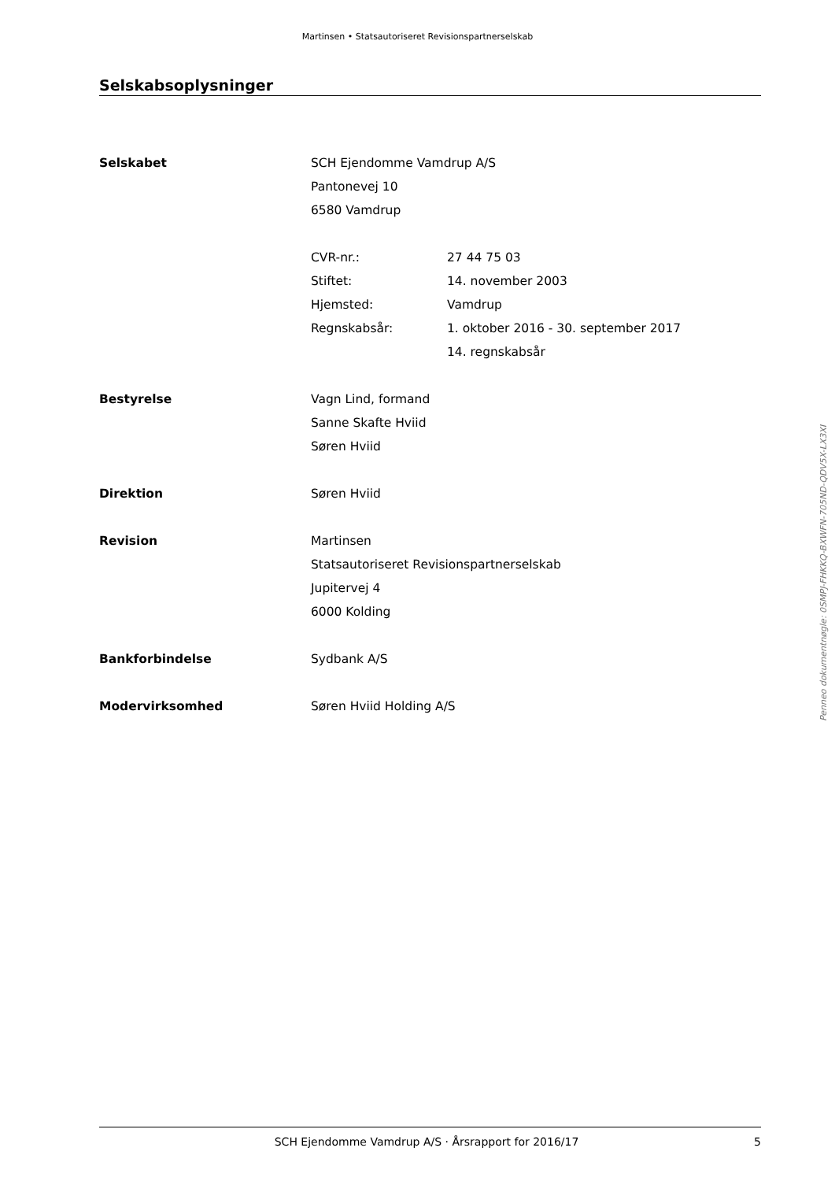Martinsen • Statsautoriseret Revisionspartnerselskab
Selskabsoplysninger
Selskabet SCH Ejendomme Vamdrup A/S
Pantonevej 10
6580 Vamdrup
CVR-nr.: 27 44 75 03
Stiftet: 14. november 2003
Hjemsted: Vamdrup
Regnskabsår: 1. oktober 2016 - 30. september 2017
14. regnskabsår
Bestyrelse Vagn Lind, formand
Sanne Skafte Hviid
Søren Hviid
Direktion Søren Hviid
Revision Martinsen
Statsautoriseret Revisionspartnerselskab
Jupitervej 4
6000 Kolding
Bankforbindelse Sydbank A/S
Modervirksomhed Søren Hviid Holding A/S
Penneo dokumentnøgle: 0SMPJ-FHKKQ-BXWFN-705ND-QDV5X-LX3XI
SCH Ejendomme Vamdrup A/S · Årsrapport for 2016/17 5